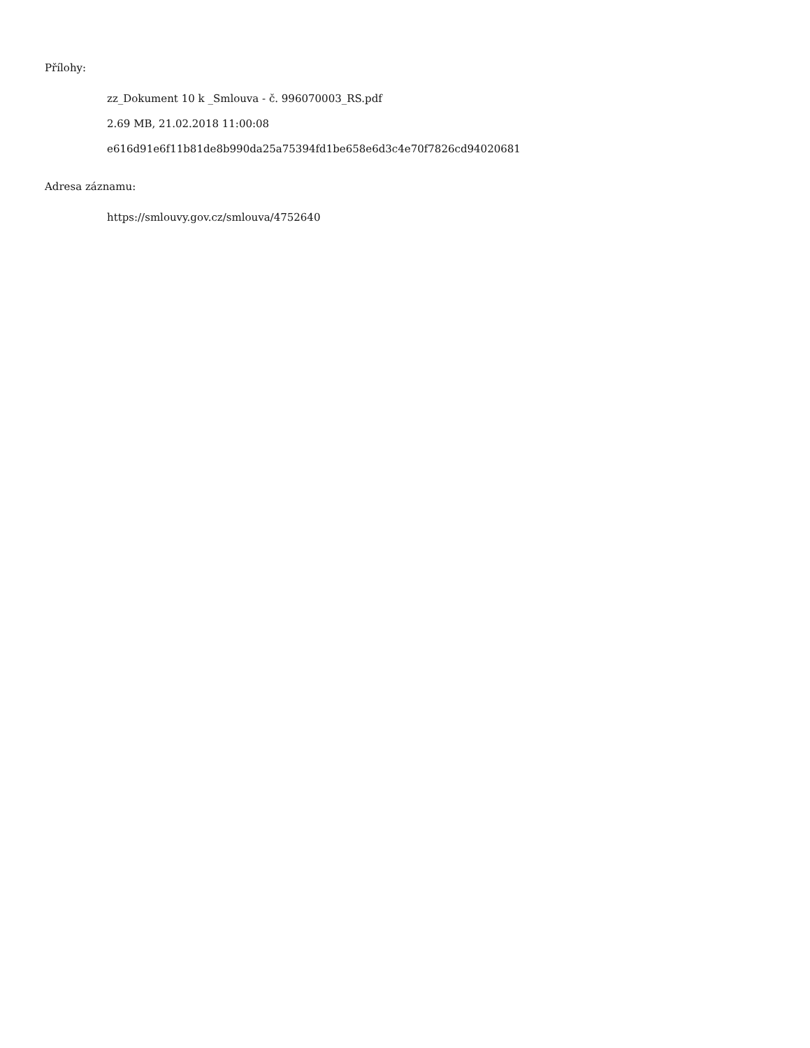Přílohy:
zz_Dokument 10 k _Smlouva - č. 996070003_RS.pdf
2.69 MB, 21.02.2018 11:00:08
e616d91e6f11b81de8b990da25a75394fd1be658e6d3c4e70f7826cd94020681
Adresa záznamu:
https://smlouvy.gov.cz/smlouva/4752640